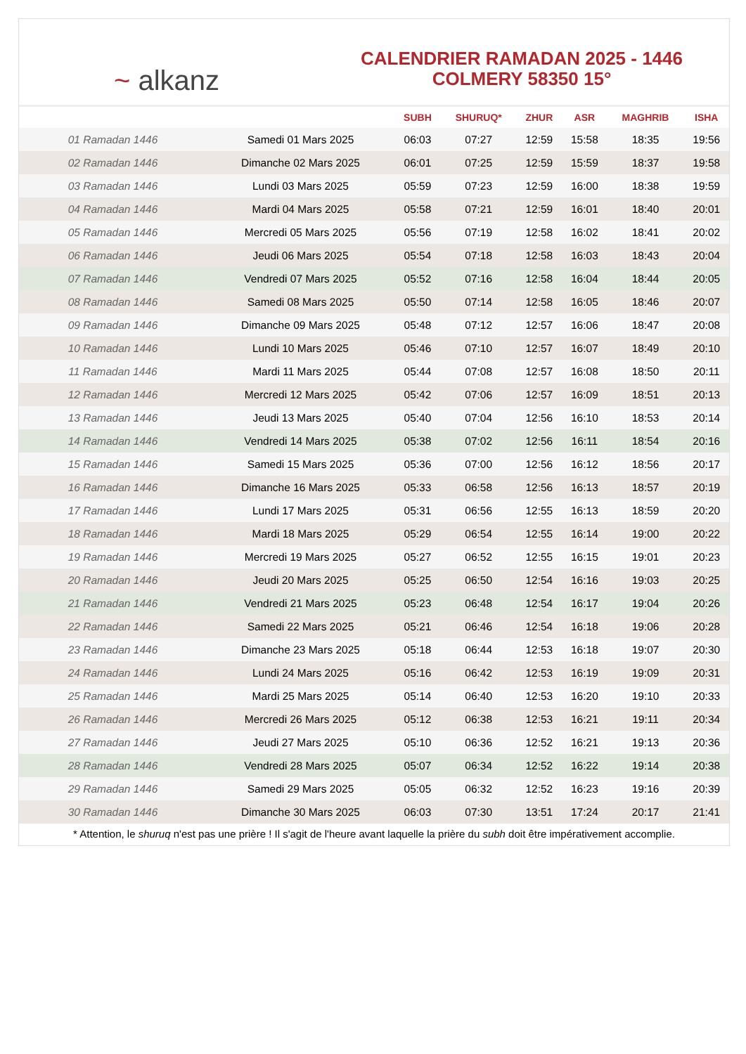~ alkanz
CALENDRIER RAMADAN 2025 - 1446
COLMERY 58350 15°
| | | SUBH | SHURUQ* | ZHUR | ASR | MAGHRIB | ISHA |
| --- | --- | --- | --- | --- | --- | --- | --- |
| 01 Ramadan 1446 | Samedi 01 Mars 2025 | 06:03 | 07:27 | 12:59 | 15:58 | 18:35 | 19:56 |
| 02 Ramadan 1446 | Dimanche 02 Mars 2025 | 06:01 | 07:25 | 12:59 | 15:59 | 18:37 | 19:58 |
| 03 Ramadan 1446 | Lundi 03 Mars 2025 | 05:59 | 07:23 | 12:59 | 16:00 | 18:38 | 19:59 |
| 04 Ramadan 1446 | Mardi 04 Mars 2025 | 05:58 | 07:21 | 12:59 | 16:01 | 18:40 | 20:01 |
| 05 Ramadan 1446 | Mercredi 05 Mars 2025 | 05:56 | 07:19 | 12:58 | 16:02 | 18:41 | 20:02 |
| 06 Ramadan 1446 | Jeudi 06 Mars 2025 | 05:54 | 07:18 | 12:58 | 16:03 | 18:43 | 20:04 |
| 07 Ramadan 1446 | Vendredi 07 Mars 2025 | 05:52 | 07:16 | 12:58 | 16:04 | 18:44 | 20:05 |
| 08 Ramadan 1446 | Samedi 08 Mars 2025 | 05:50 | 07:14 | 12:58 | 16:05 | 18:46 | 20:07 |
| 09 Ramadan 1446 | Dimanche 09 Mars 2025 | 05:48 | 07:12 | 12:57 | 16:06 | 18:47 | 20:08 |
| 10 Ramadan 1446 | Lundi 10 Mars 2025 | 05:46 | 07:10 | 12:57 | 16:07 | 18:49 | 20:10 |
| 11 Ramadan 1446 | Mardi 11 Mars 2025 | 05:44 | 07:08 | 12:57 | 16:08 | 18:50 | 20:11 |
| 12 Ramadan 1446 | Mercredi 12 Mars 2025 | 05:42 | 07:06 | 12:57 | 16:09 | 18:51 | 20:13 |
| 13 Ramadan 1446 | Jeudi 13 Mars 2025 | 05:40 | 07:04 | 12:56 | 16:10 | 18:53 | 20:14 |
| 14 Ramadan 1446 | Vendredi 14 Mars 2025 | 05:38 | 07:02 | 12:56 | 16:11 | 18:54 | 20:16 |
| 15 Ramadan 1446 | Samedi 15 Mars 2025 | 05:36 | 07:00 | 12:56 | 16:12 | 18:56 | 20:17 |
| 16 Ramadan 1446 | Dimanche 16 Mars 2025 | 05:33 | 06:58 | 12:56 | 16:13 | 18:57 | 20:19 |
| 17 Ramadan 1446 | Lundi 17 Mars 2025 | 05:31 | 06:56 | 12:55 | 16:13 | 18:59 | 20:20 |
| 18 Ramadan 1446 | Mardi 18 Mars 2025 | 05:29 | 06:54 | 12:55 | 16:14 | 19:00 | 20:22 |
| 19 Ramadan 1446 | Mercredi 19 Mars 2025 | 05:27 | 06:52 | 12:55 | 16:15 | 19:01 | 20:23 |
| 20 Ramadan 1446 | Jeudi 20 Mars 2025 | 05:25 | 06:50 | 12:54 | 16:16 | 19:03 | 20:25 |
| 21 Ramadan 1446 | Vendredi 21 Mars 2025 | 05:23 | 06:48 | 12:54 | 16:17 | 19:04 | 20:26 |
| 22 Ramadan 1446 | Samedi 22 Mars 2025 | 05:21 | 06:46 | 12:54 | 16:18 | 19:06 | 20:28 |
| 23 Ramadan 1446 | Dimanche 23 Mars 2025 | 05:18 | 06:44 | 12:53 | 16:18 | 19:07 | 20:30 |
| 24 Ramadan 1446 | Lundi 24 Mars 2025 | 05:16 | 06:42 | 12:53 | 16:19 | 19:09 | 20:31 |
| 25 Ramadan 1446 | Mardi 25 Mars 2025 | 05:14 | 06:40 | 12:53 | 16:20 | 19:10 | 20:33 |
| 26 Ramadan 1446 | Mercredi 26 Mars 2025 | 05:12 | 06:38 | 12:53 | 16:21 | 19:11 | 20:34 |
| 27 Ramadan 1446 | Jeudi 27 Mars 2025 | 05:10 | 06:36 | 12:52 | 16:21 | 19:13 | 20:36 |
| 28 Ramadan 1446 | Vendredi 28 Mars 2025 | 05:07 | 06:34 | 12:52 | 16:22 | 19:14 | 20:38 |
| 29 Ramadan 1446 | Samedi 29 Mars 2025 | 05:05 | 06:32 | 12:52 | 16:23 | 19:16 | 20:39 |
| 30 Ramadan 1446 | Dimanche 30 Mars 2025 | 06:03 | 07:30 | 13:51 | 17:24 | 20:17 | 21:41 |
* Attention, le shuruq n'est pas une prière ! Il s'agit de l'heure avant laquelle la prière du subh doit être impérativement accomplie.